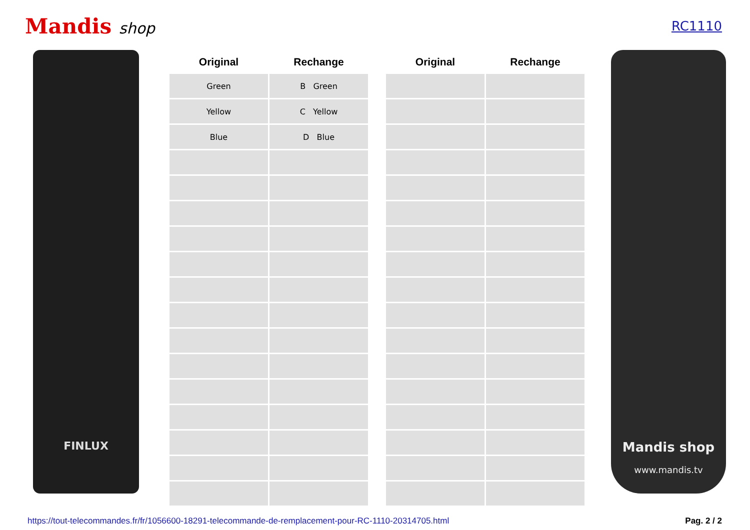Mandis shop
RC1110
FINLUX
| Original | Rechange |
| --- | --- |
| Green | B Green |
| Yellow | C Yellow |
| Blue | D Blue |
| Original | Rechange |
| --- | --- |
Mandis shop
www.mandis.tv
https://tout-telecommandes.fr/fr/1056600-18291-telecommande-de-remplacement-pour-RC-1110-20314705.html Pag. 2 / 2